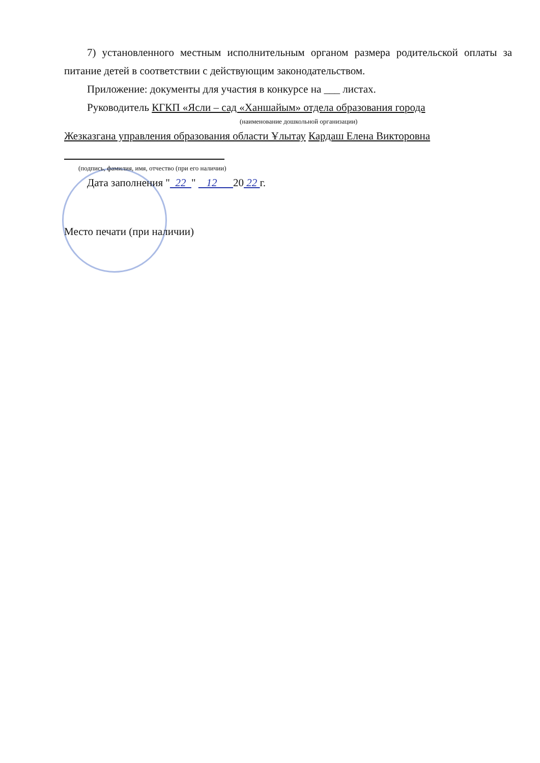7) установленного местным исполнительным органом размера родительской оплаты за питание детей в соответствии с действующим законодательством.
Приложение: документы для участия в конкурсе на ___ листах.
Руководитель КГКП «Ясли – сад «Ханшайым» отдела образования города
(наименование дошкольной организации)
Жезказгана управления образования области Ұлытау Кардаш Елена Викторовна
(подпись, фамилия, имя, отчество (при его наличии)
Дата заполнения " 22 " 12 20 22 г.
Место печати (при наличии)